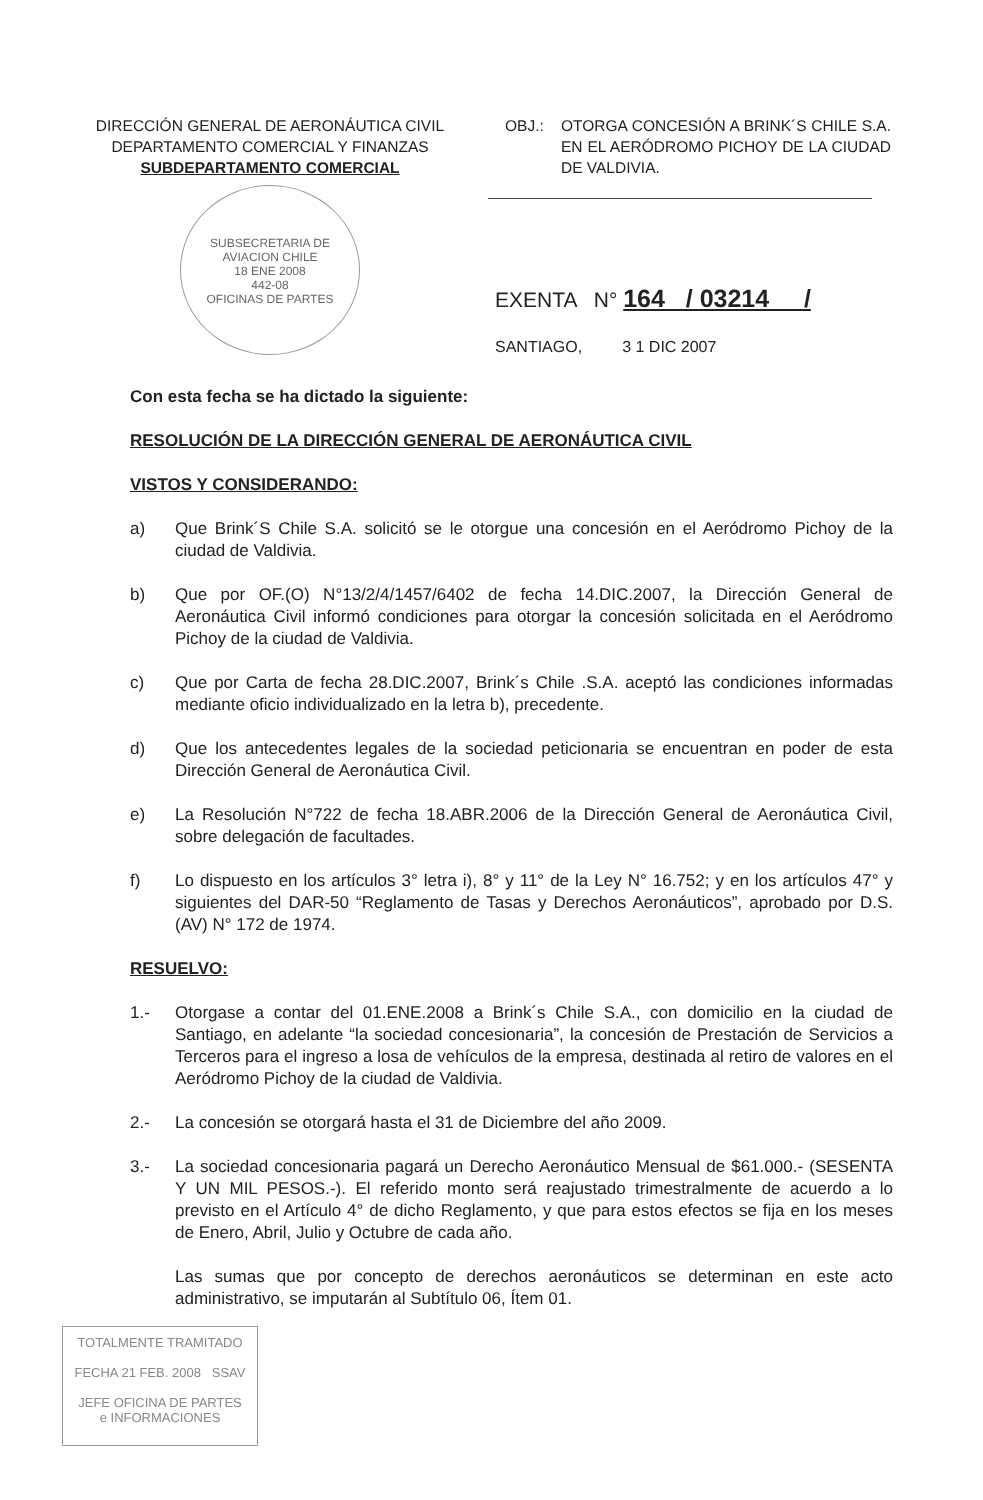DIRECCIÓN GENERAL DE AERONÁUTICA CIVIL
DEPARTAMENTO COMERCIAL Y FINANZAS
SUBDEPARTAMENTO COMERCIAL
OBJ.: OTORGA CONCESIÓN A BRINK´S CHILE S.A. EN EL AERÓDROMO PICHOY DE LA CIUDAD DE VALDIVIA.
SUBSECRETARIA DE AVIACION CHILE
18 ENE 2008
442-08
OFICINAS DE PARTES
EXENTA N° 164 / 03214 /
SANTIAGO, 3 1 DIC 2007
Con esta fecha se ha dictado la siguiente:
RESOLUCIÓN DE LA DIRECCIÓN GENERAL DE AERONÁUTICA CIVIL
VISTOS Y CONSIDERANDO:
a) Que Brink´S Chile S.A. solicitó se le otorgue una concesión en el Aeródromo Pichoy de la ciudad de Valdivia.
b) Que por OF.(O) N°13/2/4/1457/6402 de fecha 14.DIC.2007, la Dirección General de Aeronáutica Civil informó condiciones para otorgar la concesión solicitada en el Aeródromo Pichoy de la ciudad de Valdivia.
c) Que por Carta de fecha 28.DIC.2007, Brink´s Chile .S.A. aceptó las condiciones informadas mediante oficio individualizado en la letra b), precedente.
d) Que los antecedentes legales de la sociedad peticionaria se encuentran en poder de esta Dirección General de Aeronáutica Civil.
e) La Resolución N°722 de fecha 18.ABR.2006 de la Dirección General de Aeronáutica Civil, sobre delegación de facultades.
f) Lo dispuesto en los artículos 3° letra i), 8° y 11° de la Ley N° 16.752; y en los artículos 47° y siguientes del DAR-50 “Reglamento de Tasas y Derechos Aeronáuticos”, aprobado por D.S. (AV) N° 172 de 1974.
RESUELVO:
1.- Otorgase a contar del 01.ENE.2008 a Brink´s Chile S.A., con domicilio en la ciudad de Santiago, en adelante “la sociedad concesionaria”, la concesión de Prestación de Servicios a Terceros para el ingreso a losa de vehículos de la empresa, destinada al retiro de valores en el Aeródromo Pichoy de la ciudad de Valdivia.
2.- La concesión se otorgará hasta el 31 de Diciembre del año 2009.
3.- La sociedad concesionaria pagará un Derecho Aeronáutico Mensual de $61.000.- (SESENTA Y UN MIL PESOS.-). El referido monto será reajustado trimestralmente de acuerdo a lo previsto en el Artículo 4° de dicho Reglamento, y que para estos efectos se fija en los meses de Enero, Abril, Julio y Octubre de cada año.
Las sumas que por concepto de derechos aeronáuticos se determinan en este acto administrativo, se imputarán al Subtítulo 06, Ítem 01.
TOTALMENTE TRAMITADO
FECHA 21 FEB. 2008 SSAV
JEFE OFICINA DE PARTES
e INFORMACIONES